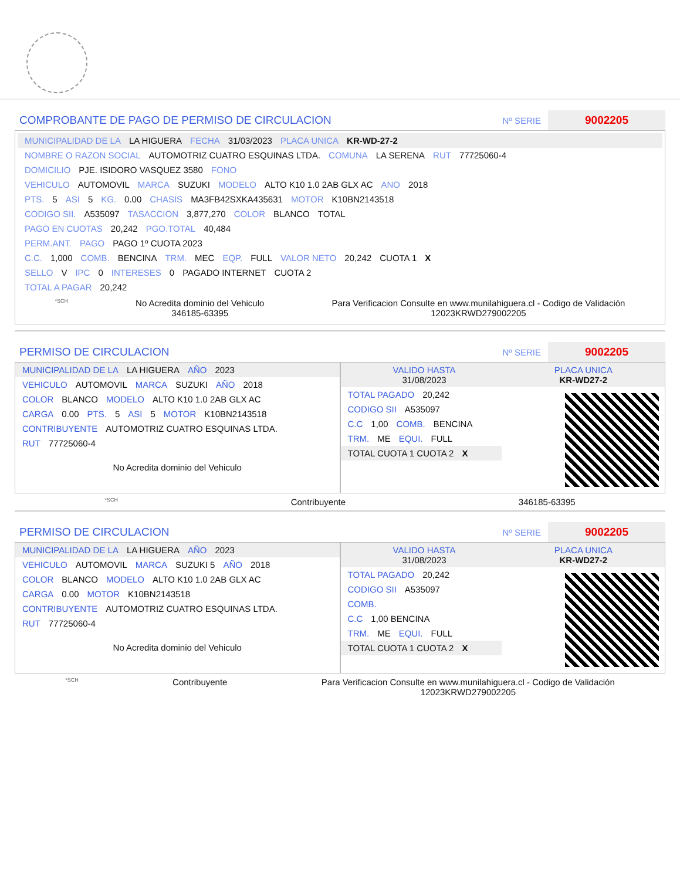COMPROBANTE DE PAGO DE PERMISO DE CIRCULACION
Nº SERIE 9002205
MUNICIPALIDAD DE LA LA HIGUERA FECHA 31/03/2023 PLACA UNICA KR-WD-27-2
NOMBRE O RAZON SOCIAL AUTOMOTRIZ CUATRO ESQUINAS LTDA. COMUNA LA SERENA RUT 77725060-4
DOMICILIO PJE. ISIDORO VASQUEZ 3580 FONO
VEHICULO AUTOMOVIL MARCA SUZUKI MODELO ALTO K10 1.0 2AB GLX AC ANO 2018
PTS. 5 ASI 5 KG. 0.00 CHASIS MA3FB42SXKA435631 MOTOR K10BN2143518
CODIGO SII. A535097 TASACCION 3,877,270 COLOR BLANCO TOTAL
PAGO EN CUOTAS 20,242 PGO.TOTAL 40,484
PERM.ANT. PAGO PAGO 1º CUOTA 2023
C.C. 1,000 COMB. BENCINA TRM. MEC EQP. FULL VALOR NETO 20,242 CUOTA 1 X
SELLO V IPC 0 INTERESES 0 PAGADO INTERNET CUOTA 2
TOTAL A PAGAR 20,242
*SCH
No Acredita dominio del Vehiculo
346185-63395
Para Verificacion Consulte en www.munilahiguera.cl - Codigo de Validación
12023KRWD279002205
PERMISO DE CIRCULACION
Nº SERIE 9002205
MUNICIPALIDAD DE LA LA HIGUERA AÑO 2023
VEHICULO AUTOMOVIL MARCA SUZUKI AÑO 2018
COLOR BLANCO MODELO ALTO K10 1.0 2AB GLX AC
CARGA 0.00 PTS. 5 ASI 5 MOTOR K10BN2143518
CONTRIBUYENTE AUTOMOTRIZ CUATRO ESQUINAS LTDA.
RUT 77725060-4
No Acredita dominio del Vehiculo
VALIDO HASTA
31/08/2023
PLACA UNICA
KR-WD27-2
TOTAL PAGADO 20,242
CODIGO SII A535097
C.C 1,00 COMB. BENCINA
TRM. ME EQUI. FULL
TOTAL CUOTA 1 CUOTA 2 X
*SCH Contribuyente 346185-63395
PERMISO DE CIRCULACION
Nº SERIE 9002205
MUNICIPALIDAD DE LA LA HIGUERA AÑO 2023
VEHICULO AUTOMOVIL MARCA SUZUKI 5 AÑO 2018
COLOR BLANCO MODELO ALTO K10 1.0 2AB GLX AC
CARGA 0.00 MOTOR K10BN2143518
CONTRIBUYENTE AUTOMOTRIZ CUATRO ESQUINAS LTDA.
RUT 77725060-4
No Acredita dominio del Vehiculo
VALIDO HASTA
31/08/2023
PLACA UNICA
KR-WD27-2
TOTAL PAGADO 20,242
CODIGO SII A535097
COMB.
C.C 1,00 BENCINA
TRM. ME EQUI. FULL
TOTAL CUOTA 1 CUOTA 2 X
*SCH Contribuyente Para Verificacion Consulte en www.munilahiguera.cl - Codigo de Validación
12023KRWD279002205